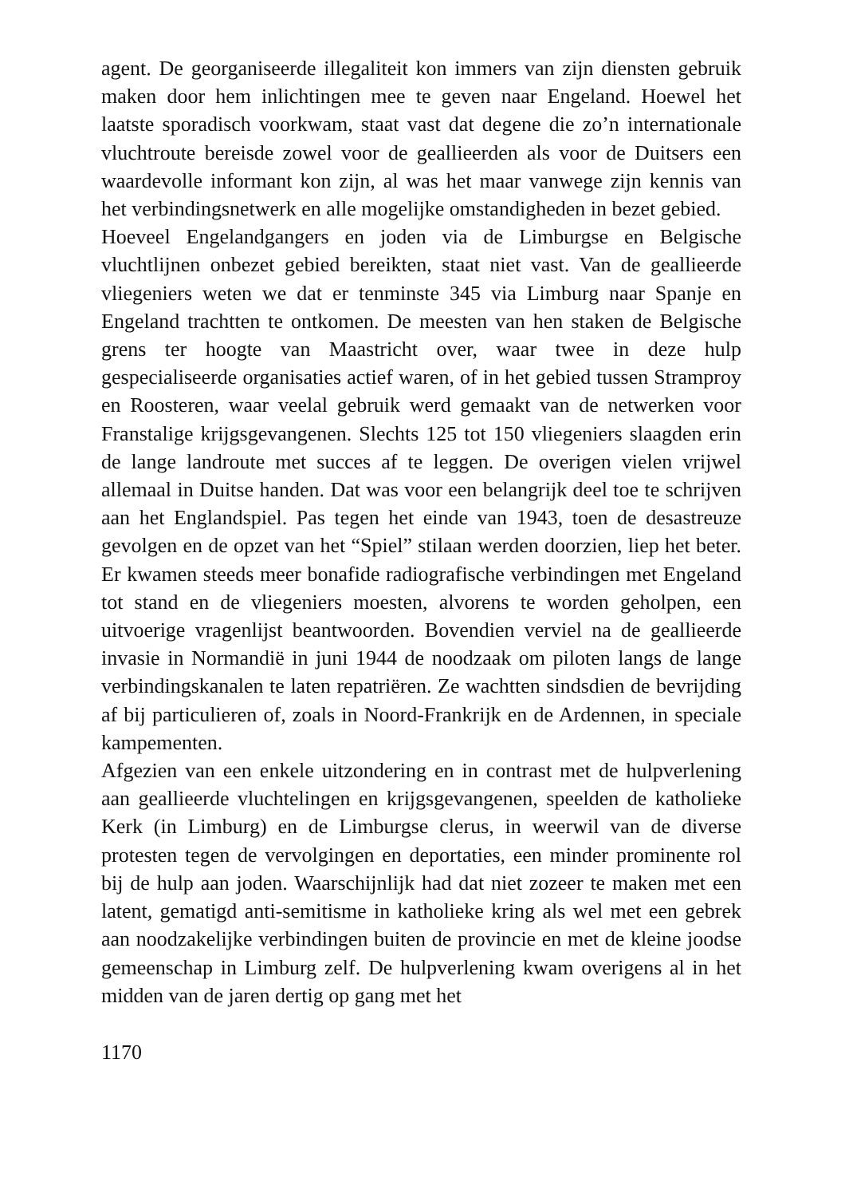agent. De georganiseerde illegaliteit kon immers van zijn diensten gebruik maken door hem inlichtingen mee te geven naar Engeland. Hoewel het laatste sporadisch voorkwam, staat vast dat degene die zo’n internationale vluchtroute bereisde zowel voor de geallieerden als voor de Duitsers een waardevolle informant kon zijn, al was het maar vanwege zijn kennis van het verbindingsnetwerk en alle mogelijke omstandigheden in bezet gebied.
Hoeveel Engelandgangers en joden via de Limburgse en Belgische vluchtlijnen onbezet gebied bereikten, staat niet vast. Van de geallieerde vliegeniers weten we dat er tenminste 345 via Limburg naar Spanje en Engeland trachtten te ontkomen. De meesten van hen staken de Belgische grens ter hoogte van Maastricht over, waar twee in deze hulp gespecialiseerde organisaties actief waren, of in het gebied tussen Stramproy en Roosteren, waar veelal gebruik werd gemaakt van de netwerken voor Franstalige krijgsgevangenen. Slechts 125 tot 150 vliegeniers slaagden erin de lange landroute met succes af te leggen. De overigen vielen vrijwel allemaal in Duitse handen. Dat was voor een belangrijk deel toe te schrijven aan het Englandspiel. Pas tegen het einde van 1943, toen de desastreuze gevolgen en de opzet van het “Spiel” stilaan werden doorzien, liep het beter. Er kwamen steeds meer bonafide radiografische verbindingen met Engeland tot stand en de vliegeniers moesten, alvorens te worden geholpen, een uitvoerige vragenlijst beantwoorden. Bovendien verviel na de geallieerde invasie in Normandië in juni 1944 de noodzaak om piloten langs de lange verbindingskanalen te laten repatriëren. Ze wachtten sindsdien de bevrijding af bij particulieren of, zoals in Noord-Frankrijk en de Ardennen, in speciale kampementen.
Afgezien van een enkele uitzondering en in contrast met de hulpverlening aan geallieerde vluchtelingen en krijgsgevangenen, speelden de katholieke Kerk (in Limburg) en de Limburgse clerus, in weerwil van de diverse protesten tegen de vervolgingen en deportaties, een minder prominente rol bij de hulp aan joden. Waarschijnlijk had dat niet zozeer te maken met een latent, gematigd anti-semitisme in katholieke kring als wel met een gebrek aan noodzakelijke verbindingen buiten de provincie en met de kleine joodse gemeenschap in Limburg zelf. De hulpverlening kwam overigens al in het midden van de jaren dertig op gang met het
1170